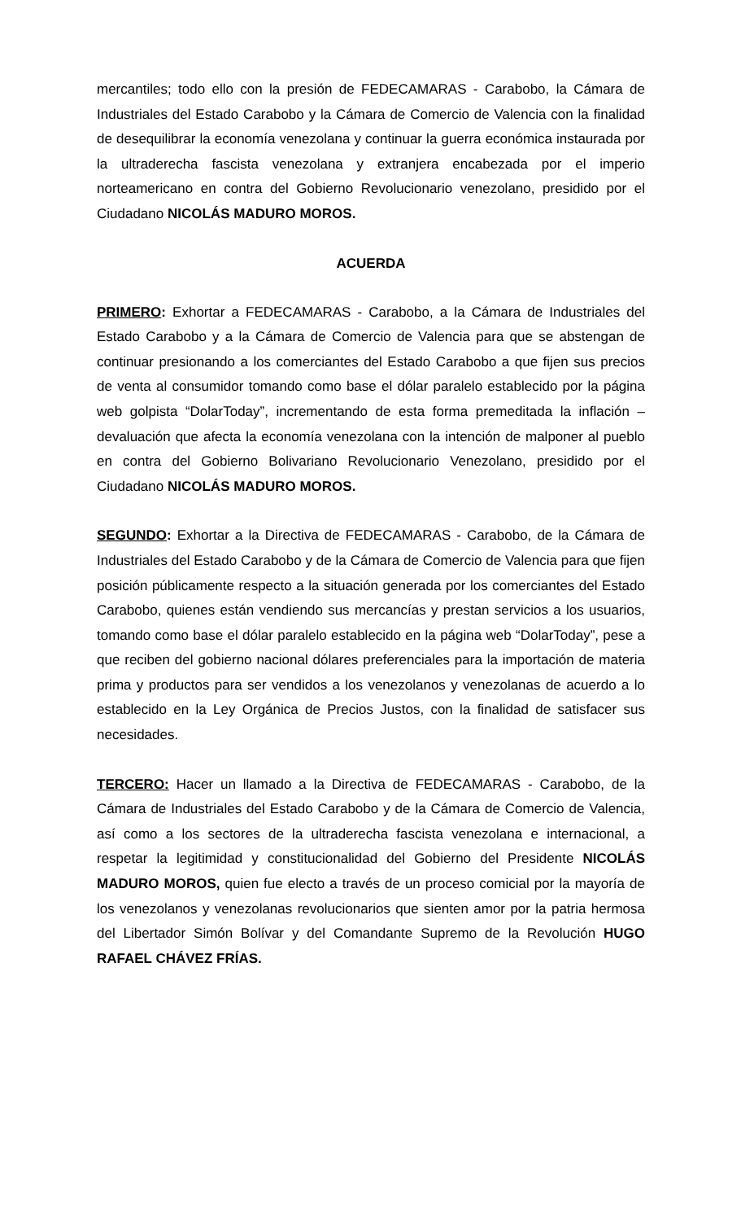mercantiles; todo ello con la presión de FEDECAMARAS - Carabobo, la Cámara de Industriales del Estado Carabobo y la Cámara de Comercio de Valencia con la finalidad de desequilibrar la economía venezolana y continuar la guerra económica instaurada por la ultraderecha fascista venezolana y extranjera encabezada por el imperio norteamericano en contra del Gobierno Revolucionario venezolano, presidido por el Ciudadano NICOLÁS MADURO MOROS.
ACUERDA
PRIMERO: Exhortar a FEDECAMARAS - Carabobo, a la Cámara de Industriales del Estado Carabobo y a la Cámara de Comercio de Valencia para que se abstengan de continuar presionando a los comerciantes del Estado Carabobo a que fijen sus precios de venta al consumidor tomando como base el dólar paralelo establecido por la página web golpista “DolarToday”, incrementando de esta forma premeditada la inflación – devaluación que afecta la economía venezolana con la intención de malponer al pueblo en contra del Gobierno Bolivariano Revolucionario Venezolano, presidido por el Ciudadano NICOLÁS MADURO MOROS.
SEGUNDO: Exhortar a la Directiva de FEDECAMARAS - Carabobo, de la Cámara de Industriales del Estado Carabobo y de la Cámara de Comercio de Valencia para que fijen posición públicamente respecto a la situación generada por los comerciantes del Estado Carabobo, quienes están vendiendo sus mercancías y prestan servicios a los usuarios, tomando como base el dólar paralelo establecido en la página web “DolarToday”, pese a que reciben del gobierno nacional dólares preferenciales para la importación de materia prima y productos para ser vendidos a los venezolanos y venezolanas de acuerdo a lo establecido en la Ley Orgánica de Precios Justos, con la finalidad de satisfacer sus necesidades.
TERCERO: Hacer un llamado a la Directiva de FEDECAMARAS - Carabobo, de la Cámara de Industriales del Estado Carabobo y de la Cámara de Comercio de Valencia, así como a los sectores de la ultraderecha fascista venezolana e internacional, a respetar la legitimidad y constitucionalidad del Gobierno del Presidente NICOLÁS MADURO MOROS, quien fue electo a través de un proceso comicial por la mayoría de los venezolanos y venezolanas revolucionarios que sienten amor por la patria hermosa del Libertador Simón Bolívar y del Comandante Supremo de la Revolución HUGO RAFAEL CHÁVEZ FRÍAS.